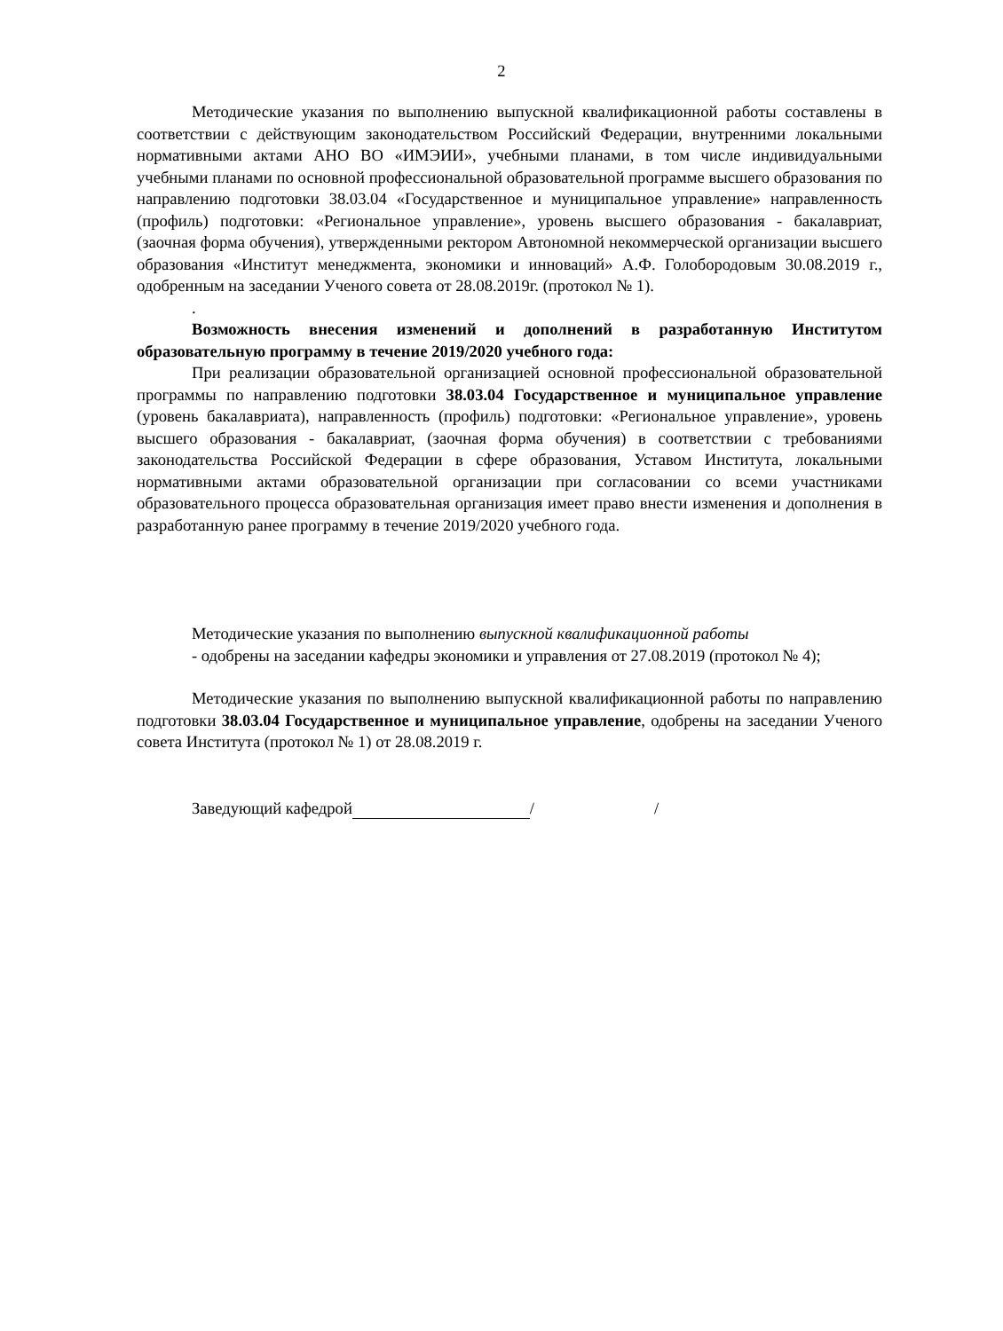2
Методические указания по выполнению выпускной квалификационной работы составлены в соответствии с действующим законодательством Российский Федерации, внутренними локальными нормативными актами АНО ВО «ИМЭИИ», учебными планами, в том числе индивидуальными учебными планами по основной профессиональной образовательной программе высшего образования по направлению подготовки 38.03.04 «Государственное и муниципальное управление» направленность (профиль) подготовки: «Региональное управление», уровень высшего образования - бакалавриат, (заочная форма обучения), утвержденными ректором Автономной некоммерческой организации высшего образования «Институт менеджмента, экономики и инноваций» А.Ф. Голобородовым 30.08.2019 г., одобренным на заседании Ученого совета от 28.08.2019г. (протокол № 1).
.
Возможность внесения изменений и дополнений в разработанную Институтом образовательную программу в течение 2019/2020 учебного года:
При реализации образовательной организацией основной профессиональной образовательной программы по направлению подготовки 38.03.04 Государственное и муниципальное управление (уровень бакалавриата), направленность (профиль) подготовки: «Региональное управление», уровень высшего образования - бакалавриат, (заочная форма обучения) в соответствии с требованиями законодательства Российской Федерации в сфере образования, Уставом Института, локальными нормативными актами образовательной организации при согласовании со всеми участниками образовательного процесса образовательная организация имеет право внести изменения и дополнения в разработанную ранее программу в течение 2019/2020 учебного года.
Методические указания по выполнению выпускной квалификационной работы
- одобрены на заседании кафедры экономики и управления от 27.08.2019 (протокол № 4);
Методические указания по выполнению выпускной квалификационной работы по направлению подготовки 38.03.04 Государственное и муниципальное управление, одобрены на заседании Ученого совета Института (протокол № 1) от 28.08.2019 г.
Заведующий кафедрой / /